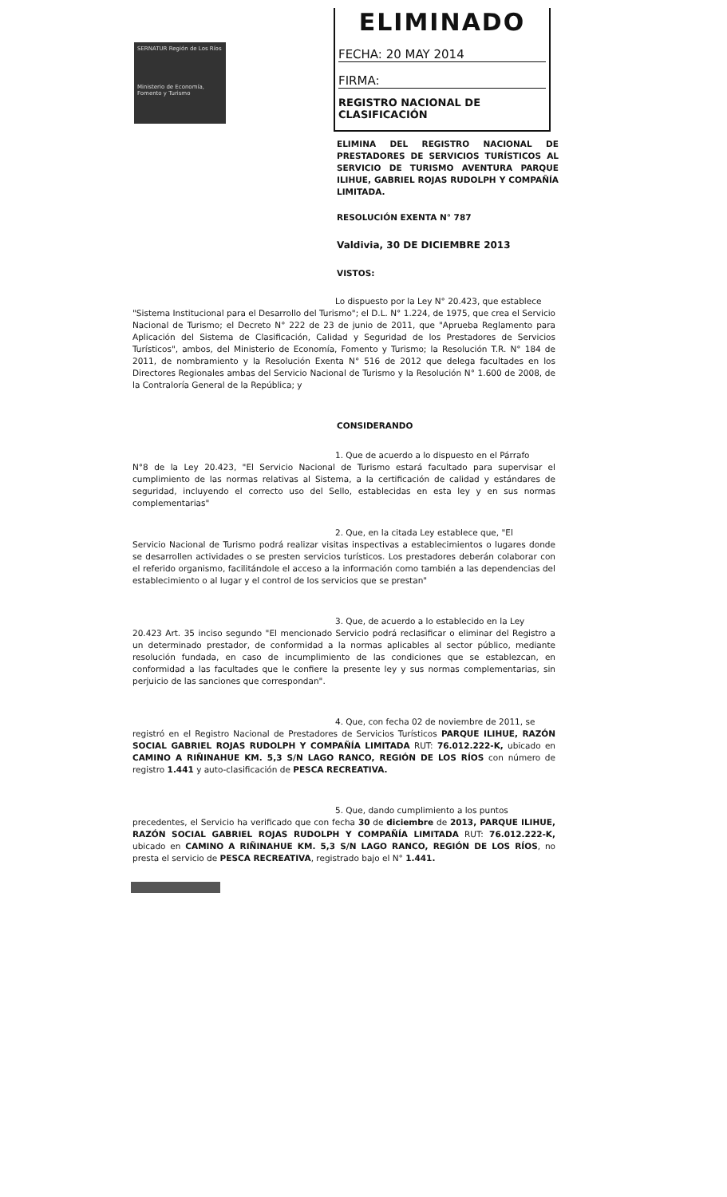SERNATUR Región de Los Ríos
Ministerio de Economía, Fomento y Turismo
ELIMINADO
FECHA: 20 MAY 2014
FIRMA:
REGISTRO NACIONAL DE CLASIFICACIÓN
ELIMINA DEL REGISTRO NACIONAL DE PRESTADORES DE SERVICIOS TURÍSTICOS AL SERVICIO DE TURISMO AVENTURA PARQUE ILIHUE, GABRIEL ROJAS RUDOLPH Y COMPAÑÍA LIMITADA.
RESOLUCIÓN EXENTA N° 787
Valdivia, 30 DE DICIEMBRE 2013
VISTOS:
Lo dispuesto por la Ley N° 20.423, que establece
"Sistema Institucional para el Desarrollo del Turismo"; el D.L. N° 1.224, de 1975, que crea el Servicio Nacional de Turismo; el Decreto N° 222 de 23 de junio de 2011, que "Aprueba Reglamento para Aplicación del Sistema de Clasificación, Calidad y Seguridad de los Prestadores de Servicios Turísticos", ambos, del Ministerio de Economía, Fomento y Turismo; la Resolución T.R. N° 184 de 2011, de nombramiento y la Resolución Exenta N° 516 de 2012 que delega facultades en los Directores Regionales ambas del Servicio Nacional de Turismo y la Resolución N° 1.600 de 2008, de la Contraloría General de la República; y
CONSIDERANDO
1. Que de acuerdo a lo dispuesto en el Párrafo
N°8 de la Ley 20.423, "El Servicio Nacional de Turismo estará facultado para supervisar el cumplimiento de las normas relativas al Sistema, a la certificación de calidad y estándares de seguridad, incluyendo el correcto uso del Sello, establecidas en esta ley y en sus normas complementarias"
2. Que, en la citada Ley establece que, "El
Servicio Nacional de Turismo podrá realizar visitas inspectivas a establecimientos o lugares donde se desarrollen actividades o se presten servicios turísticos. Los prestadores deberán colaborar con el referido organismo, facilitándole el acceso a la información como también a las dependencias del establecimiento o al lugar y el control de los servicios que se prestan"
3. Que, de acuerdo a lo establecido en la Ley
20.423 Art. 35 inciso segundo "El mencionado Servicio podrá reclasificar o eliminar del Registro a un determinado prestador, de conformidad a la normas aplicables al sector público, mediante resolución fundada, en caso de incumplimiento de las condiciones que se establezcan, en conformidad a las facultades que le confiere la presente ley y sus normas complementarias, sin perjuicio de las sanciones que correspondan".
4. Que, con fecha 02 de noviembre de 2011, se
registró en el Registro Nacional de Prestadores de Servicios Turísticos PARQUE ILIHUE, RAZÓN SOCIAL GABRIEL ROJAS RUDOLPH Y COMPAÑÍA LIMITADA RUT: 76.012.222-K, ubicado en CAMINO A RIÑINAHUE KM. 5,3 S/N LAGO RANCO, REGIÓN DE LOS RÍOS con número de registro 1.441 y auto-clasificación de PESCA RECREATIVA.
5. Que, dando cumplimiento a los puntos
precedentes, el Servicio ha verificado que con fecha 30 de diciembre de 2013, PARQUE ILIHUE, RAZÓN SOCIAL GABRIEL ROJAS RUDOLPH Y COMPAÑÍA LIMITADA RUT: 76.012.222-K, ubicado en CAMINO A RIÑINAHUE KM. 5,3 S/N LAGO RANCO, REGIÓN DE LOS RÍOS, no presta el servicio de PESCA RECREATIVA, registrado bajo el N° 1.441.